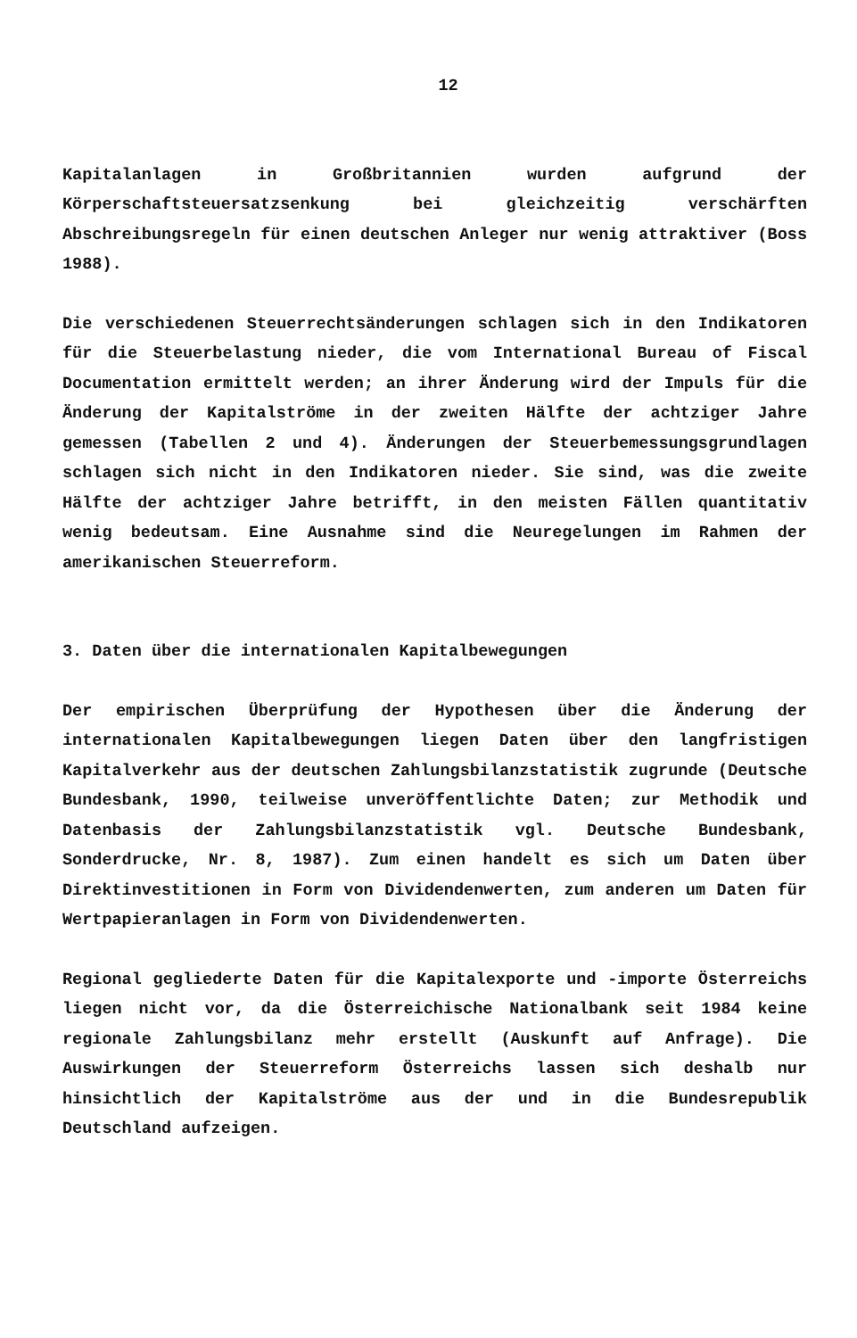12
Kapitalanlagen in Großbritannien wurden aufgrund der Körperschaftsteuersatzsenkung bei gleichzeitig verschärften Abschreibungsregeln für einen deutschen Anleger nur wenig attraktiver (Boss 1988).
Die verschiedenen Steuerrechtsänderungen schlagen sich in den Indikatoren für die Steuerbelastung nieder, die vom International Bureau of Fiscal Documentation ermittelt werden; an ihrer Änderung wird der Impuls für die Änderung der Kapitalströme in der zweiten Hälfte der achtziger Jahre gemessen (Tabellen 2 und 4). Änderungen der Steuerbemessungsgrundlagen schlagen sich nicht in den Indikatoren nieder. Sie sind, was die zweite Hälfte der achtziger Jahre betrifft, in den meisten Fällen quantitativ wenig bedeutsam. Eine Ausnahme sind die Neuregelungen im Rahmen der amerikanischen Steuerreform.
3. Daten über die internationalen Kapitalbewegungen
Der empirischen Überprüfung der Hypothesen über die Änderung der internationalen Kapitalbewegungen liegen Daten über den langfristigen Kapitalverkehr aus der deutschen Zahlungsbilanzstatistik zugrunde (Deutsche Bundesbank, 1990, teilweise unveröffentlichte Daten; zur Methodik und Datenbasis der Zahlungsbilanzstatistik vgl. Deutsche Bundesbank, Sonderdrucke, Nr. 8, 1987). Zum einen handelt es sich um Daten über Direktinvestitionen in Form von Dividendenwerten, zum anderen um Daten für Wertpapieranlagen in Form von Dividendenwerten.
Regional gegliederte Daten für die Kapitalexporte und -importe Österreichs liegen nicht vor, da die Österreichische Nationalbank seit 1984 keine regionale Zahlungsbilanz mehr erstellt (Auskunft auf Anfrage). Die Auswirkungen der Steuerreform Österreichs lassen sich deshalb nur hinsichtlich der Kapitalströme aus der und in die Bundesrepublik Deutschland aufzeigen.